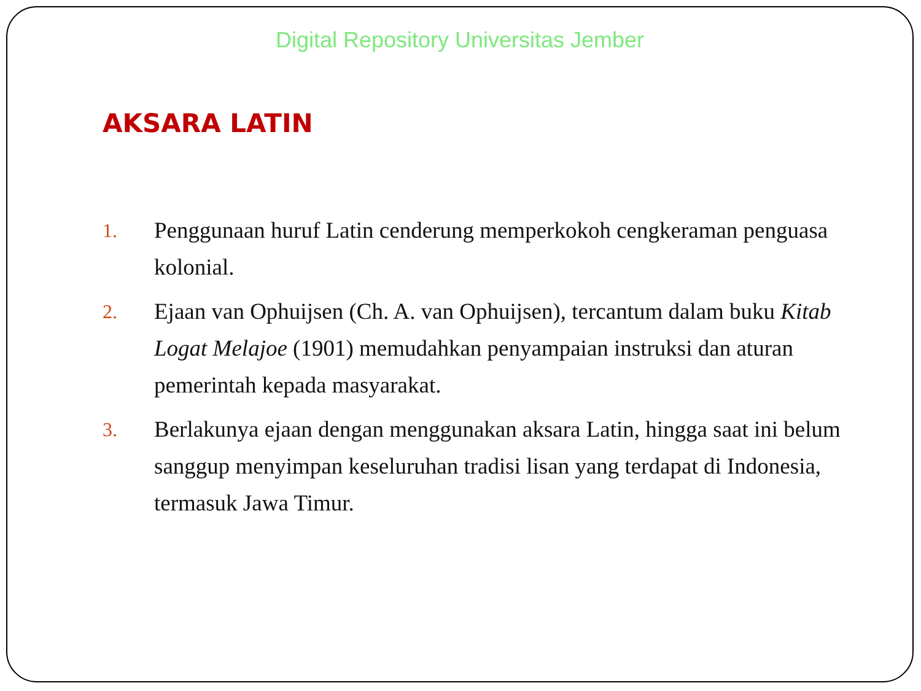Digital Repository Universitas Jember
AKSARA LATIN
1. Penggunaan huruf Latin cenderung memperkokoh cengkeraman penguasa kolonial.
2. Ejaan van Ophuijsen (Ch. A. van Ophuijsen), tercantum dalam buku Kitab Logat Melajoe (1901) memudahkan penyampaian instruksi dan aturan pemerintah kepada masyarakat.
3. Berlakunya ejaan dengan menggunakan aksara Latin, hingga saat ini belum sanggup menyimpan keseluruhan tradisi lisan yang terdapat di Indonesia, termasuk Jawa Timur.